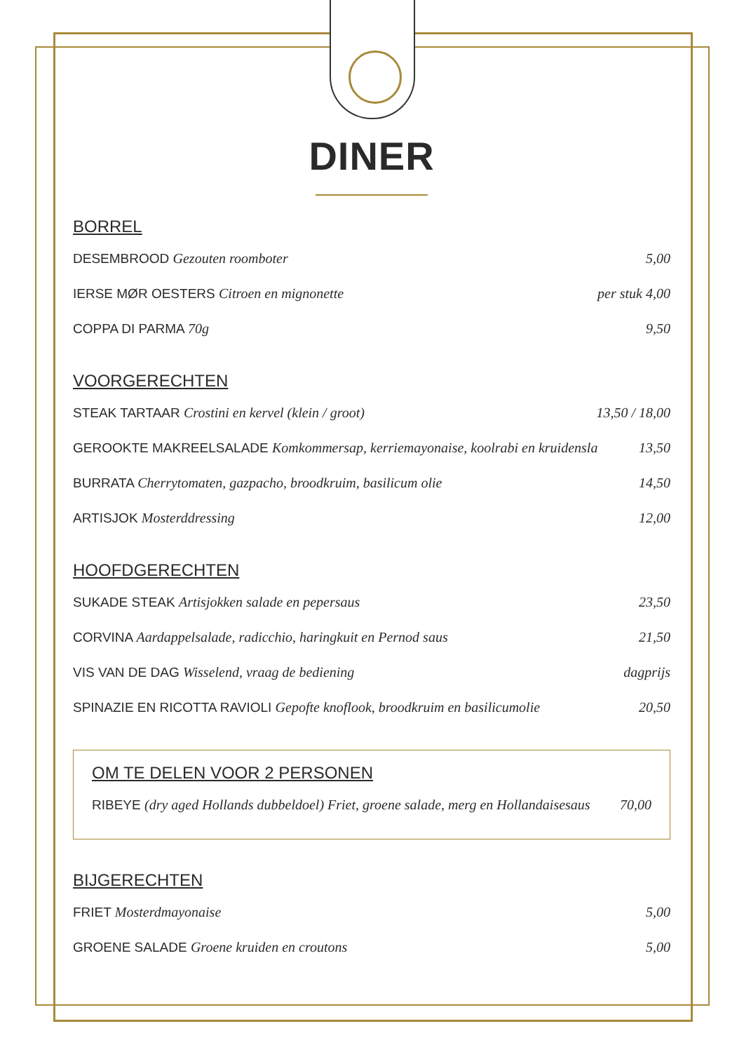DINER
BORREL
DESEMBROOD Gezouten roomboter 5,00
IERSE MØR OESTERS Citroen en mignonette per stuk 4,00
COPPA DI PARMA 70g 9,50
VOORGERECHTEN
STEAK TARTAAR Crostini en kervel (klein / groot) 13,50 / 18,00
GEROOKTE MAKREELSALADE Komkommersap, kerriemayonaise, koolrabi en kruidensla 13,50
BURRATA Cherrytomaten, gazpacho, broodkruim, basilicum olie 14,50
ARTISJOK Mosterddressing 12,00
HOOFDGERECHTEN
SUKADE STEAK Artisjokken salade en pepersaus 23,50
CORVINA Aardappelsalade, radicchio, haringkuit en Pernod saus 21,50
VIS VAN DE DAG Wisselend, vraag de bediening dagprijs
SPINAZIE EN RICOTTA RAVIOLI Gepofte knoflook, broodkruim en basilicumolie 20,50
OM TE DELEN VOOR 2 PERSONEN
RIBEYE (dry aged Hollands dubbeldoel) Friet, groene salade, merg en Hollandaisesaus 70,00
BIJGERECHTEN
FRIET Mosterdmayonaise 5,00
GROENE SALADE Groene kruiden en croutons 5,00